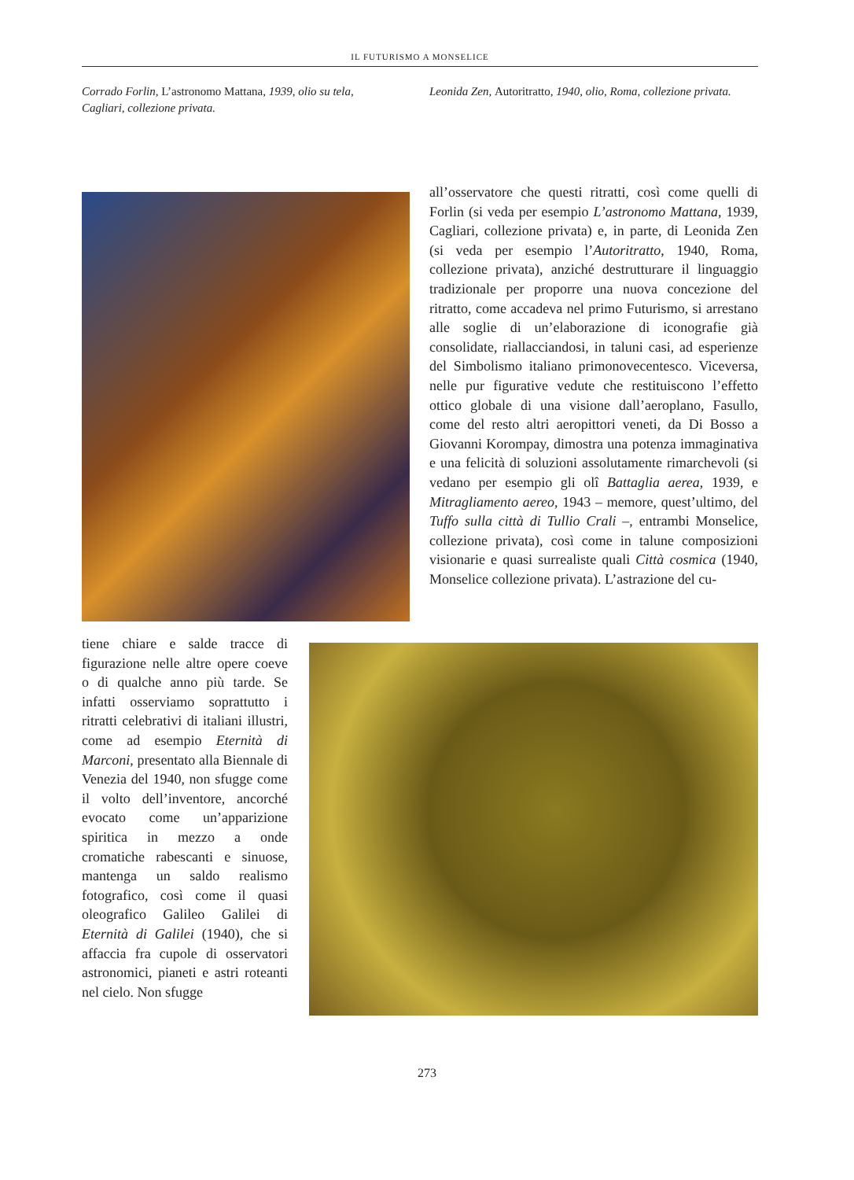IL FUTURISMO A MONSELICE
Corrado Forlin, L’astronomo Mattana, 1939, olio su tela, Cagliari, collezione privata.
Leonida Zen, Autoritratto, 1940, olio, Roma, collezione privata.
all’osservatore che questi ritratti, così come quelli di Forlin (si veda per esempio L’astronomo Mattana, 1939, Cagliari, collezione privata) e, in parte, di Leonida Zen (si veda per esempio l’Autoritratto, 1940, Roma, collezione privata), anziché destrutturare il linguaggio tradizionale per proporre una nuova concezione del ritratto, come accadeva nel primo Futurismo, si arrestano alle soglie di un’elaborazione di iconografie già consolidate, riallacciandosi, in taluni casi, ad esperienze del Simbolismo italiano primonovecentesco. Viceversa, nelle pur figurative vedute che restituiscono l’effetto ottico globale di una visione dall’aeroplano, Fasullo, come del resto altri aeropittori veneti, da Di Bosso a Giovanni Korompay, dimostra una potenza immaginativa e una felicità di soluzioni assolutamente rimarchevoli (si vedano per esempio gli olî Battaglia aerea, 1939, e Mitragliamento aereo, 1943 – memore, quest’ultimo, del Tuffo sulla città di Tullio Crali –, entrambi Monselice, collezione privata), così come in talune composizioni visionarie e quasi surrealiste quali Città cosmica (1940, Monselice collezione privata). L’astrazione del cu-
tiene chiare e salde tracce di figurazione nelle altre opere coeve o di qualche anno più tarde. Se infatti osserviamo soprattutto i ritratti celebrativi di italiani illustri, come ad esempio Eternità di Marconi, presentato alla Biennale di Venezia del 1940, non sfugge come il volto dell’inventore, ancorché evocato come un’apparizione spiritica in mezzo a onde cromatiche rabescanti e sinuose, mantenga un saldo realismo fotografico, così come il quasi oleografico Galileo Galilei di Eternità di Galilei (1940), che si affaccia fra cupole di osservatori astronomici, pianeti e astri roteanti nel cielo. Non sfugge
273